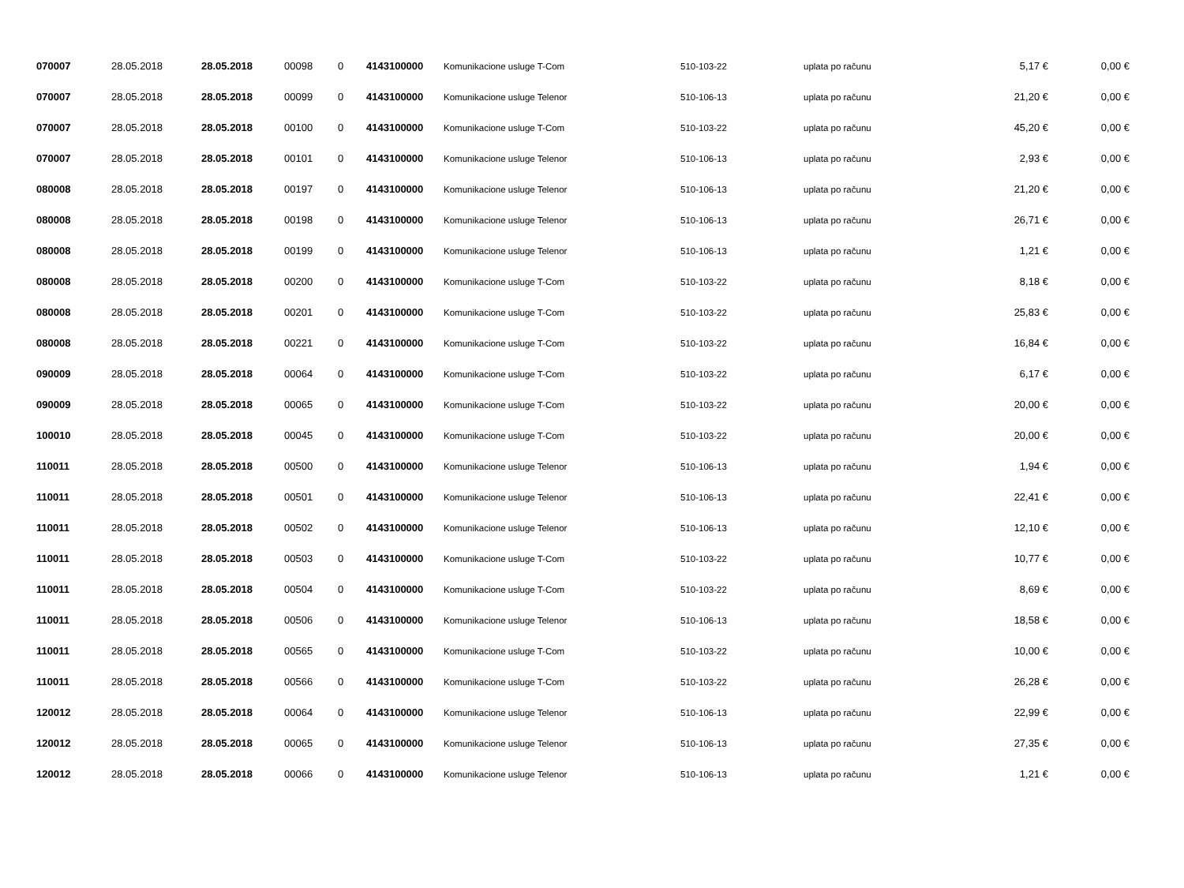| 070007 | 28.05.2018 | 28.05.2018 | 00098 | 0 | 4143100000 | Komunikacione usluge T-Com | 510-103-22 | uplata po računu | 5,17 € | 0,00 € |
| 070007 | 28.05.2018 | 28.05.2018 | 00099 | 0 | 4143100000 | Komunikacione usluge Telenor | 510-106-13 | uplata po računu | 21,20 € | 0,00 € |
| 070007 | 28.05.2018 | 28.05.2018 | 00100 | 0 | 4143100000 | Komunikacione usluge T-Com | 510-103-22 | uplata po računu | 45,20 € | 0,00 € |
| 070007 | 28.05.2018 | 28.05.2018 | 00101 | 0 | 4143100000 | Komunikacione usluge Telenor | 510-106-13 | uplata po računu | 2,93 € | 0,00 € |
| 080008 | 28.05.2018 | 28.05.2018 | 00197 | 0 | 4143100000 | Komunikacione usluge Telenor | 510-106-13 | uplata po računu | 21,20 € | 0,00 € |
| 080008 | 28.05.2018 | 28.05.2018 | 00198 | 0 | 4143100000 | Komunikacione usluge Telenor | 510-106-13 | uplata po računu | 26,71 € | 0,00 € |
| 080008 | 28.05.2018 | 28.05.2018 | 00199 | 0 | 4143100000 | Komunikacione usluge Telenor | 510-106-13 | uplata po računu | 1,21 € | 0,00 € |
| 080008 | 28.05.2018 | 28.05.2018 | 00200 | 0 | 4143100000 | Komunikacione usluge T-Com | 510-103-22 | uplata po računu | 8,18 € | 0,00 € |
| 080008 | 28.05.2018 | 28.05.2018 | 00201 | 0 | 4143100000 | Komunikacione usluge T-Com | 510-103-22 | uplata po računu | 25,83 € | 0,00 € |
| 080008 | 28.05.2018 | 28.05.2018 | 00221 | 0 | 4143100000 | Komunikacione usluge T-Com | 510-103-22 | uplata po računu | 16,84 € | 0,00 € |
| 090009 | 28.05.2018 | 28.05.2018 | 00064 | 0 | 4143100000 | Komunikacione usluge T-Com | 510-103-22 | uplata po računu | 6,17 € | 0,00 € |
| 090009 | 28.05.2018 | 28.05.2018 | 00065 | 0 | 4143100000 | Komunikacione usluge T-Com | 510-103-22 | uplata po računu | 20,00 € | 0,00 € |
| 100010 | 28.05.2018 | 28.05.2018 | 00045 | 0 | 4143100000 | Komunikacione usluge T-Com | 510-103-22 | uplata po računu | 20,00 € | 0,00 € |
| 110011 | 28.05.2018 | 28.05.2018 | 00500 | 0 | 4143100000 | Komunikacione usluge Telenor | 510-106-13 | uplata po računu | 1,94 € | 0,00 € |
| 110011 | 28.05.2018 | 28.05.2018 | 00501 | 0 | 4143100000 | Komunikacione usluge Telenor | 510-106-13 | uplata po računu | 22,41 € | 0,00 € |
| 110011 | 28.05.2018 | 28.05.2018 | 00502 | 0 | 4143100000 | Komunikacione usluge Telenor | 510-106-13 | uplata po računu | 12,10 € | 0,00 € |
| 110011 | 28.05.2018 | 28.05.2018 | 00503 | 0 | 4143100000 | Komunikacione usluge T-Com | 510-103-22 | uplata po računu | 10,77 € | 0,00 € |
| 110011 | 28.05.2018 | 28.05.2018 | 00504 | 0 | 4143100000 | Komunikacione usluge T-Com | 510-103-22 | uplata po računu | 8,69 € | 0,00 € |
| 110011 | 28.05.2018 | 28.05.2018 | 00506 | 0 | 4143100000 | Komunikacione usluge Telenor | 510-106-13 | uplata po računu | 18,58 € | 0,00 € |
| 110011 | 28.05.2018 | 28.05.2018 | 00565 | 0 | 4143100000 | Komunikacione usluge T-Com | 510-103-22 | uplata po računu | 10,00 € | 0,00 € |
| 110011 | 28.05.2018 | 28.05.2018 | 00566 | 0 | 4143100000 | Komunikacione usluge T-Com | 510-103-22 | uplata po računu | 26,28 € | 0,00 € |
| 120012 | 28.05.2018 | 28.05.2018 | 00064 | 0 | 4143100000 | Komunikacione usluge Telenor | 510-106-13 | uplata po računu | 22,99 € | 0,00 € |
| 120012 | 28.05.2018 | 28.05.2018 | 00065 | 0 | 4143100000 | Komunikacione usluge Telenor | 510-106-13 | uplata po računu | 27,35 € | 0,00 € |
| 120012 | 28.05.2018 | 28.05.2018 | 00066 | 0 | 4143100000 | Komunikacione usluge Telenor | 510-106-13 | uplata po računu | 1,21 € | 0,00 € |